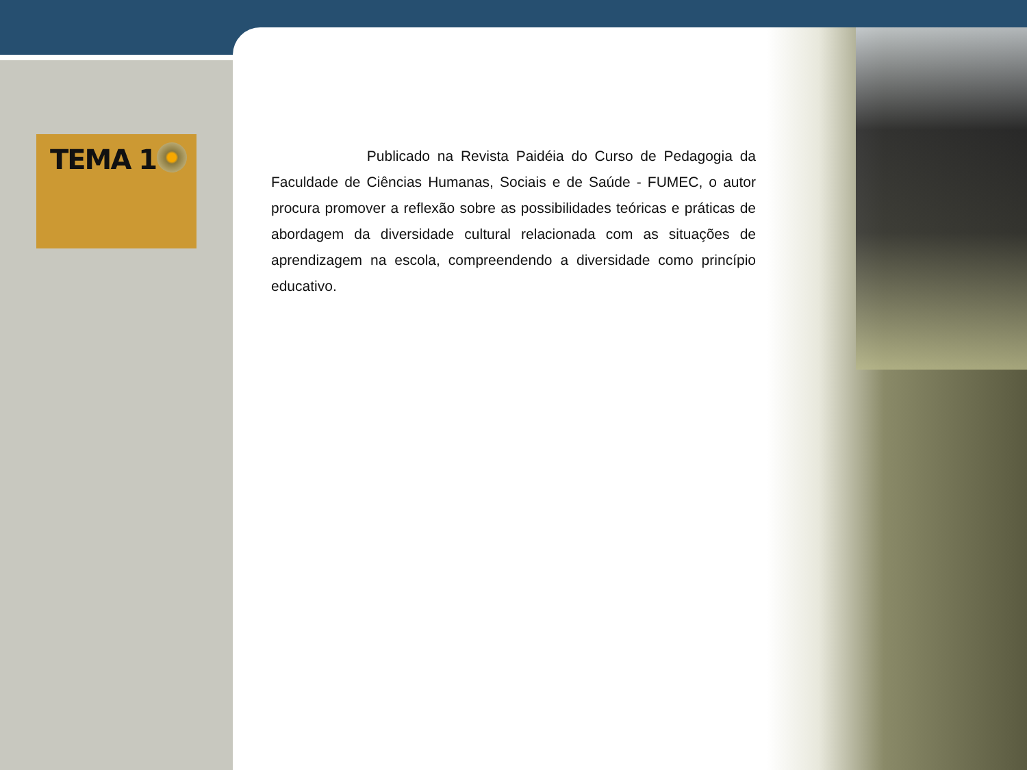TEMA 1
Publicado na Revista Paidéia do Curso de Pedagogia da Faculdade de Ciências Humanas, Sociais e de Saúde - FUMEC, o autor procura promover a reflexão sobre as possibilidades teóricas e práticas de abordagem da diversidade cultural relacionada com as situações de aprendizagem na escola, compreendendo a diversidade como princípio educativo.